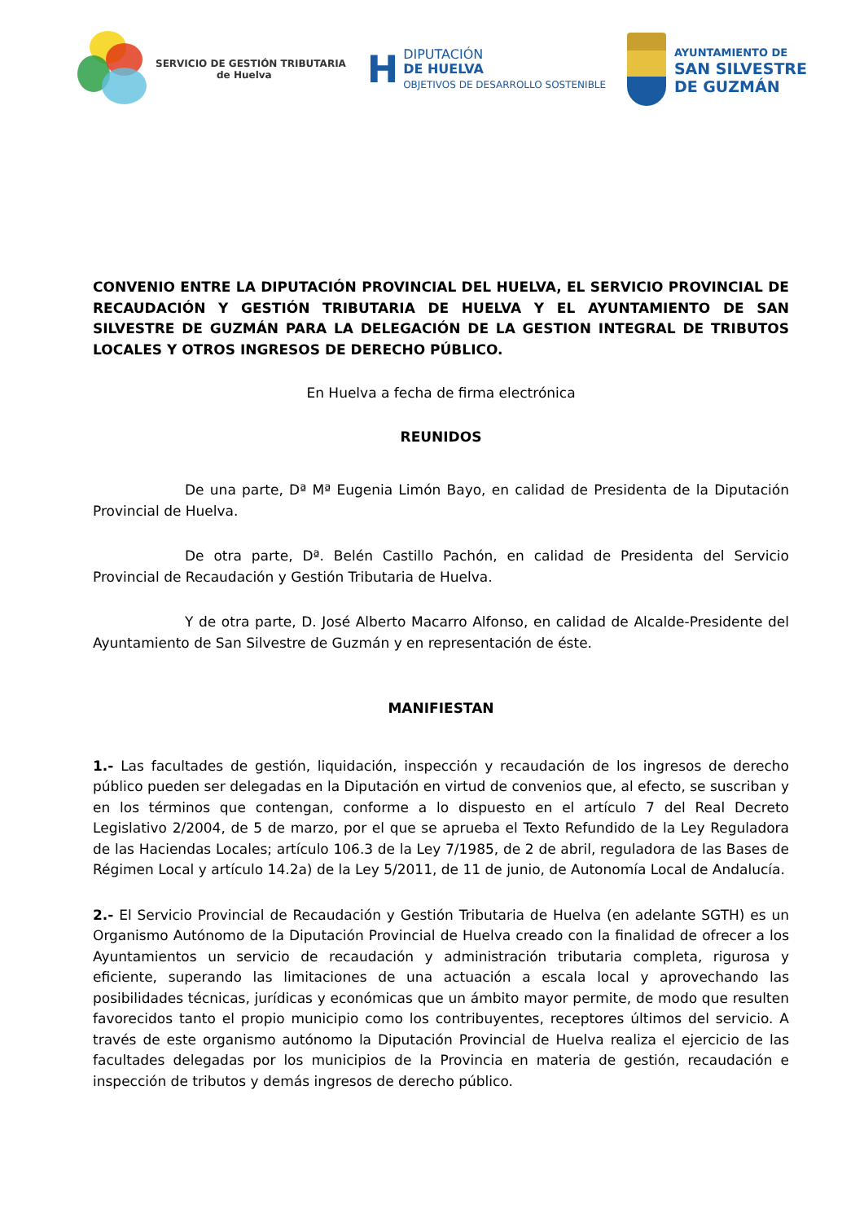SERVICIO DE GESTIÓN TRIBUTARIA
de Huelva
H
DIPUTACIÓN
DE HUELVA
OBJETIVOS DE DESARROLLO SOSTENIBLE
AYUNTAMIENTO DE
SAN SILVESTRE
DE GUZMÁN
CONVENIO ENTRE LA DIPUTACIÓN PROVINCIAL DEL HUELVA, EL SERVICIO PROVINCIAL DE RECAUDACIÓN Y GESTIÓN TRIBUTARIA DE HUELVA Y EL AYUNTAMIENTO DE SAN SILVESTRE DE GUZMÁN PARA LA DELEGACIÓN DE LA GESTION INTEGRAL DE TRIBUTOS LOCALES Y OTROS INGRESOS DE DERECHO PÚBLICO.
En Huelva a fecha de firma electrónica
REUNIDOS
De una parte, Dª Mª Eugenia Limón Bayo, en calidad de Presidenta de la Diputación Provincial de Huelva.
De otra parte, Dª. Belén Castillo Pachón, en calidad de Presidenta del Servicio Provincial de Recaudación y Gestión Tributaria de Huelva.
Y de otra parte, D. José Alberto Macarro Alfonso, en calidad de Alcalde-Presidente del Ayuntamiento de San Silvestre de Guzmán y en representación de éste.
MANIFIESTAN
1.- Las facultades de gestión, liquidación, inspección y recaudación de los ingresos de derecho público pueden ser delegadas en la Diputación en virtud de convenios que, al efecto, se suscriban y en los términos que contengan, conforme a lo dispuesto en el artículo 7 del Real Decreto Legislativo 2/2004, de 5 de marzo, por el que se aprueba el Texto Refundido de la Ley Reguladora de las Haciendas Locales; artículo 106.3 de la Ley 7/1985, de 2 de abril, reguladora de las Bases de Régimen Local y artículo 14.2a) de la Ley 5/2011, de 11 de junio, de Autonomía Local de Andalucía.
2.- El Servicio Provincial de Recaudación y Gestión Tributaria de Huelva (en adelante SGTH) es un Organismo Autónomo de la Diputación Provincial de Huelva creado con la finalidad de ofrecer a los Ayuntamientos un servicio de recaudación y administración tributaria completa, rigurosa y eficiente, superando las limitaciones de una actuación a escala local y aprovechando las posibilidades técnicas, jurídicas y económicas que un ámbito mayor permite, de modo que resulten favorecidos tanto el propio municipio como los contribuyentes, receptores últimos del servicio. A través de este organismo autónomo la Diputación Provincial de Huelva realiza el ejercicio de las facultades delegadas por los municipios de la Provincia en materia de gestión, recaudación e inspección de tributos y demás ingresos de derecho público.